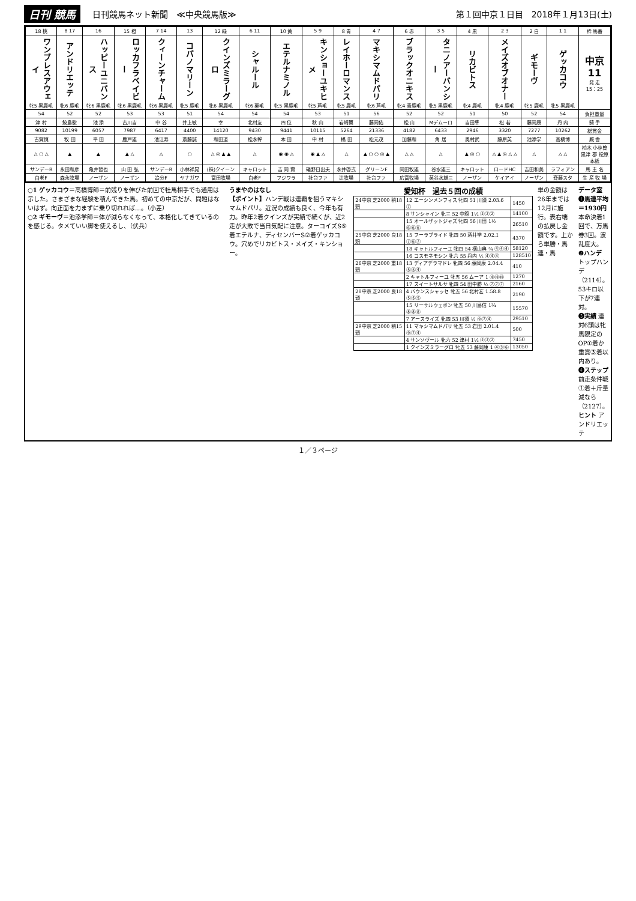日刊 競馬 日刊競馬ネット新聞　≪中央競馬版≫ 第１回中京１日目　2018年１月13日(土)
| 18 桃 | 8 17 | 16 | 15 橙 | 7 14 | 13 | 12 緑 | 6 11 | 10 黄 | 5 9 | 8 青 | 4 7 | 6 赤 | 3 5 | 4 黒 | 2 3 | 2 白 | 1 1 | 枠 馬番 |
| --- | --- | --- | --- | --- | --- | --- | --- | --- | --- | --- | --- | --- | --- | --- | --- | --- | --- | --- |
| ワンブレスアウェイ 牝5 黒鹿毛 | アンドリエッテ 牝6 鹿毛 | ハッピーユニバンス 牝6 黒鹿毛 | ロッカフラベイビー 牝6 黒鹿毛 | クィーンチャーム 牝6 黒鹿毛 | コパノマリーン 牝5 鹿毛 | クインズミラーグロ 牝6 黒鹿毛 | シャルール 牝6 栗毛 | エテルナミノル 牝5 黒鹿毛 | キンショーユキヒメ 牝5 芦毛 | レイホーロマンス 牝5 鹿毛 | マキシマムドパリ 牝6 芦毛 | ブラックオニキス 牝4 青鹿毛 | タニノアーバンシー 牝5 黒鹿毛 | リカビトス 牝4 鹿毛 | メイズオブオナー 牝4 鹿毛 | ギモーヴ 牝5 鹿毛 | ゲッカコウ 牝5 黒鹿毛 | 中京 11 発 走 15：25 |
| 54 | 52 | 52 | 53 | 53 | 51 | 54 | 54 | 54 | 53 | 51 | 56 | 52 | 52 | 51 | 50 | 52 | 54 | 負担重量 |
| 津 村 | 鮫島駿 | 池 添 | 古川吉 | 中 谷 | 井上敏 | 幸 | 北村友 | 四 位 | 秋 山 | 岩崎翼 | 藤岡佑 | 松 山 | Mデムーロ | 吉田隼 | 松 若 | 藤岡康 | 丹 内 | 騎 手 |
| 9082 | 10199 | 6057 | 7987 | 6417 | 4400 | 14120 | 9430 | 9441 | 10115 | 5264 | 21336 | 4182 | 6433 | 2946 | 3320 | 7277 | 10262 | 総賞金 |
| 古賀慎 | 牧 田 | 平 田 | 鹿戸雄 | 池江寿 | 斎藤誠 | 和田道 | 松永幹 | 本 田 | 中 村 | 橋 田 | 松元茂 | 加藤和 | 角 居 | 奥村武 | 藤原英 | 池添学 | 高橋博 | 厩 舎 |
| △ ○ △ | ▲ | ▲ | ▲ △ | △ | ○ | △ ◎ ▲ ▲ | △ | ◉ ◉ △ | ◉ ▲ △ | △ | ▲ ○ ○ ◎ ▲ | △ △ | △ | ▲ ◎ ○ | △ ▲ ◎ △ △ | △ | △ △ | 柏木 小林曽 黒津 郡 桧原 本紙 |
| サンデーR | 永田和彦 | 亀井哲也 | 山 田 弘 | サンデーR | 小林祥晃 | (株)クイーン | キャロット | 吉 岡 實 | 礒野日出夫 | 永井啓弍 | グリーンF | 岡田牧雄 | 谷水雄三 | キャロット | ロードHC | 吉田和美 | ラフィアン | 馬 主 名 |
| 白老F | 森永牧場 | ノーザン | ノーザン | 追分F | ヤナガワ | 富田牧場 | 白老F | フジワラ | 社台ファ | 辻牧場 | 社台ファ | 広富牧場 | 英谷水雄三 | ノーザン | ケイアイ | ノーザン | 斉藤スタ | 生 産 牧 場 |
○1 ゲッカコウ＝高橋博師＝前残りを伸びた前回で牡馬相手でも通用は示した。さまざまな経験を積んできた馬。初めての中京だが、問題はないはず。向正面を力まずに乗り切れれば…。（小差）
○2 ギモーヴ＝池添学師＝体が減らなくなって、本格化してきているのを感じる。タメていい脚を使えるし、（伏兵）
うまやのはなし
【ポイント】ハンデ戦は連覇を狙うマキシマムドパリ。近況の成績も良く、今年も有力。昨年2着クインズが実績で続くが、近2走が大敗で当日気配に注意。ターコイズS⑤着エテルナ、ディセンバーS②着ゲッカコウ。穴めでリカビトス・メイズ・キンショー。
愛知杯　過去５回の成績
| 24中京 芝2000 稍18頭 | 12 エーシンメンフィス 牝四 51 川須 2.03.6 ⑦ | 1450 |
| | 8 サンシャイン 牝三 52 中舘 1½ ②②② | 14100 |
| | 15 オールザットジャズ 牝四 56 川田 1½ ⑥⑥⑥ | 26510 |
| 25中京 芝2000 良18頭 | 15 フーラブライド 牝四 50 酒井学 2.02.1 ⑦⑥⑦ | 4370 |
| | 18 キャトルフィーユ 牝四 54 横山典 ¾ ④④④ | 58120 |
| | 16 コスモネモシン 牝六 55 丹内 ½ ④④④ | 128510 |
| 26中京 芝2000 重18頭 | 13 ディアデラマドレ 牝四 56 藤岡康 2.04.4 ⑤⑤④ | 410 |
| | 2 キャトルフィーユ 牝五 56 ムーア 1 ⑩⑩⑩ | 1270 |
| | 17 スイートサルサ 牝四 54 田中勝 ½ ⑦⑦⑦ | 2160 |
| 28中京 芝2000 良18頭 | 4 バウンスシャッセ 牝五 56 北村宏 1.58.8 ⑤⑤⑤ | 2190 |
| | 15 リーサルウェポン 牝五 50 川島信 1¾ ⑧⑧⑧ | 15570 |
| | 7 アースライズ 牝四 53 川須 ½ ⑨⑦④ | 29510 |
| 29中京 芝2000 稍15頭 | 11 マキシマムドパリ 牝五 53 岩田 2.01.4 ⑨⑦④ | 500 |
| | 4 サンソヴール 牝六 52 津村 1½ ②②② | 7450 |
| | 1 クインズミラーグロ 牝五 53 藤岡康 1 ④③⑥ | 13050 |
単の金額は26年までは12月に施行。表右端の払戻し金額です。上から単勝・馬連・馬
データ室
❶馬連平均＝1930円 本命決着1回で、万馬券3回。波乱度大。
❷ハンデ トップハンデ（2114）。53キロ以下が7連対。
❸実績 連対6頭は牝馬限定のOP①着か重賞③着以内あり。
❹ステップ 前走条件戦①着＋斤量減なら（2127）。
ヒント アンドリエッテ
１／３ページ